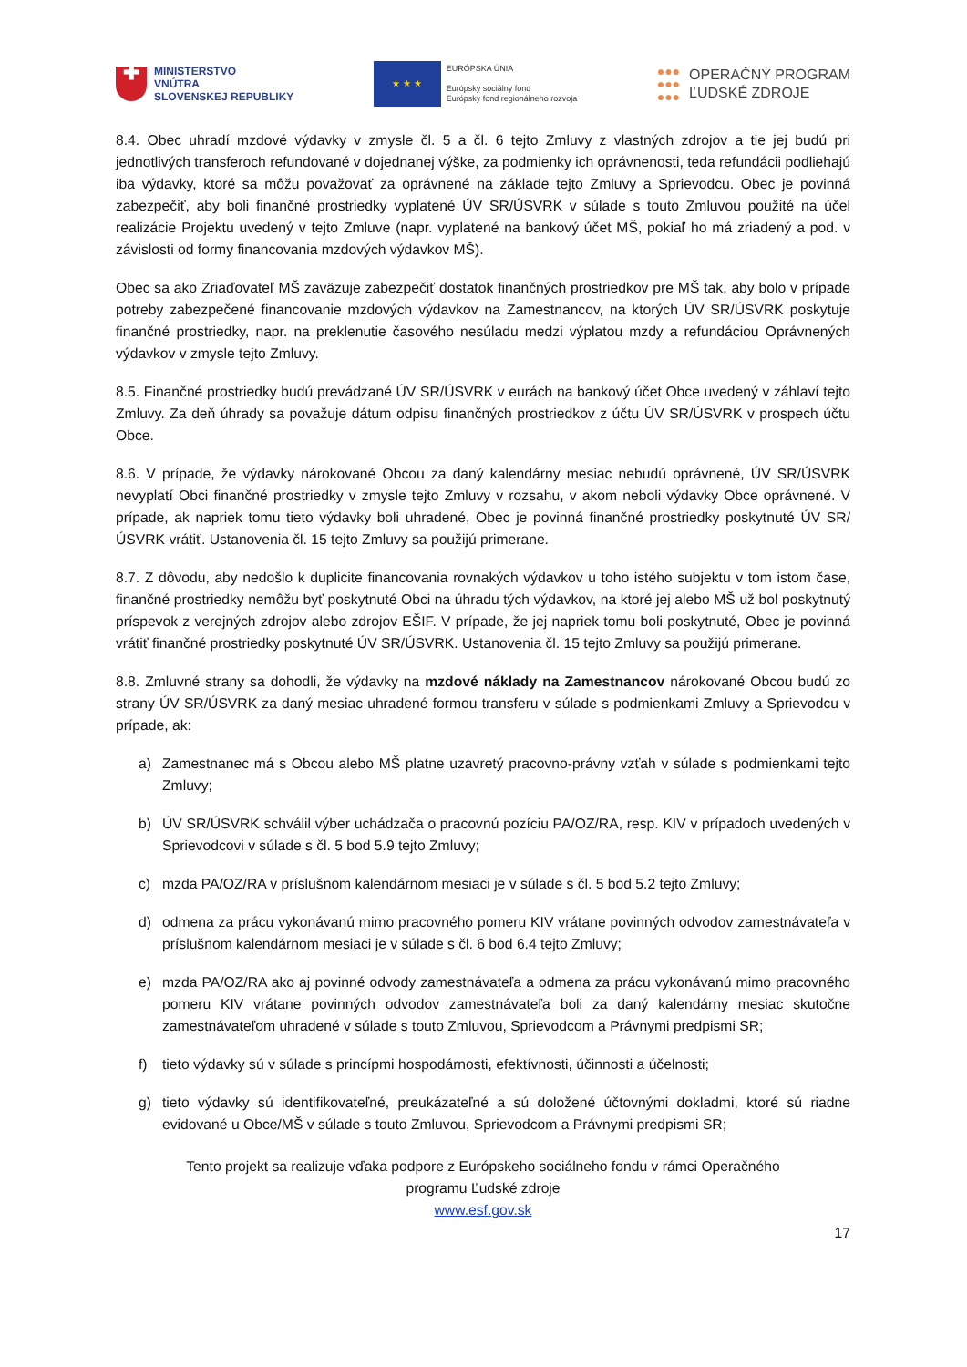✚
MINISTERSTVO
VNÚTRA
SLOVENSKEJ REPUBLIKY
★ ★ ★
EURÓPSKA ÚNIA
Európsky sociálny fond
Európsky fond regionálneho rozvoja
●●●
●●●
●●●
OPERAČNÝ PROGRAM
ĽUDSKÉ ZDROJE
8.4. Obec uhradí mzdové výdavky v zmysle čl. 5 a čl. 6 tejto Zmluvy z vlastných zdrojov a tie jej budú pri jednotlivých transferoch refundované v dojednanej výške, za podmienky ich oprávnenosti, teda refundácii podliehajú iba výdavky, ktoré sa môžu považovať za oprávnené na základe tejto Zmluvy a Sprievodcu. Obec je povinná zabezpečiť, aby boli finančné prostriedky vyplatené ÚV SR/ÚSVRK v súlade s touto Zmluvou použité na účel realizácie Projektu uvedený v tejto Zmluve (napr. vyplatené na bankový účet MŠ, pokiaľ ho má zriadený a pod. v závislosti od formy financovania mzdových výdavkov MŠ).
Obec sa ako Zriaďovateľ MŠ zaväzuje zabezpečiť dostatok finančných prostriedkov pre MŠ tak, aby bolo v prípade potreby zabezpečené financovanie mzdových výdavkov na Zamestnancov, na ktorých ÚV SR/ÚSVRK poskytuje finančné prostriedky, napr. na preklenutie časového nesúladu medzi výplatou mzdy a refundáciou Oprávnených výdavkov v zmysle tejto Zmluvy.
8.5. Finančné prostriedky budú prevádzané ÚV SR/ÚSVRK v eurách na bankový účet Obce uvedený v záhlaví tejto Zmluvy. Za deň úhrady sa považuje dátum odpisu finančných prostriedkov z účtu ÚV SR/ÚSVRK v prospech účtu Obce.
8.6. V prípade, že výdavky nárokované Obcou za daný kalendárny mesiac nebudú oprávnené, ÚV SR/ÚSVRK nevyplatí Obci finančné prostriedky v zmysle tejto Zmluvy v rozsahu, v akom neboli výdavky Obce oprávnené. V prípade, ak napriek tomu tieto výdavky boli uhradené, Obec je povinná finančné prostriedky poskytnuté ÚV SR/ÚSVRK vrátiť. Ustanovenia čl. 15 tejto Zmluvy sa použijú primerane.
8.7. Z dôvodu, aby nedošlo k duplicite financovania rovnakých výdavkov u toho istého subjektu v tom istom čase, finančné prostriedky nemôžu byť poskytnuté Obci na úhradu tých výdavkov, na ktoré jej alebo MŠ už bol poskytnutý príspevok z verejných zdrojov alebo zdrojov EŠIF. V prípade, že jej napriek tomu boli poskytnuté, Obec je povinná vrátiť finančné prostriedky poskytnuté ÚV SR/ÚSVRK. Ustanovenia čl. 15 tejto Zmluvy sa použijú primerane.
8.8. Zmluvné strany sa dohodli, že výdavky na mzdové náklady na Zamestnancov nárokované Obcou budú zo strany ÚV SR/ÚSVRK za daný mesiac uhradené formou transferu v súlade s podmienkami Zmluvy a Sprievodcu v prípade, ak:
a) Zamestnanec má s Obcou alebo MŠ platne uzavretý pracovno-právny vzťah v súlade s podmienkami tejto Zmluvy;
b) ÚV SR/ÚSVRK schválil výber uchádzača o pracovnú pozíciu PA/OZ/RA, resp. KIV v prípadoch uvedených v Sprievodcovi v súlade s čl. 5 bod 5.9 tejto Zmluvy;
c) mzda PA/OZ/RA v príslušnom kalendárnom mesiaci je v súlade s čl. 5 bod 5.2 tejto Zmluvy;
d) odmena za prácu vykonávanú mimo pracovného pomeru KIV vrátane povinných odvodov zamestnávateľa v príslušnom kalendárnom mesiaci je v súlade s čl. 6 bod 6.4 tejto Zmluvy;
e) mzda PA/OZ/RA ako aj povinné odvody zamestnávateľa a odmena za prácu vykonávanú mimo pracovného pomeru KIV vrátane povinných odvodov zamestnávateľa boli za daný kalendárny mesiac skutočne zamestnávateľom uhradené v súlade s touto Zmluvou, Sprievodcom a Právnymi predpismi SR;
f) tieto výdavky sú v súlade s princípmi hospodárnosti, efektívnosti, účinnosti a účelnosti;
g) tieto výdavky sú identifikovateľné, preukázateľné a sú doložené účtovnými dokladmi, ktoré sú riadne evidované u Obce/MŠ v súlade s touto Zmluvou, Sprievodcom a Právnymi predpismi SR;
Tento projekt sa realizuje vďaka podpore z Európskeho sociálneho fondu v rámci Operačného
programu Ľudské zdroje
www.esf.gov.sk
17